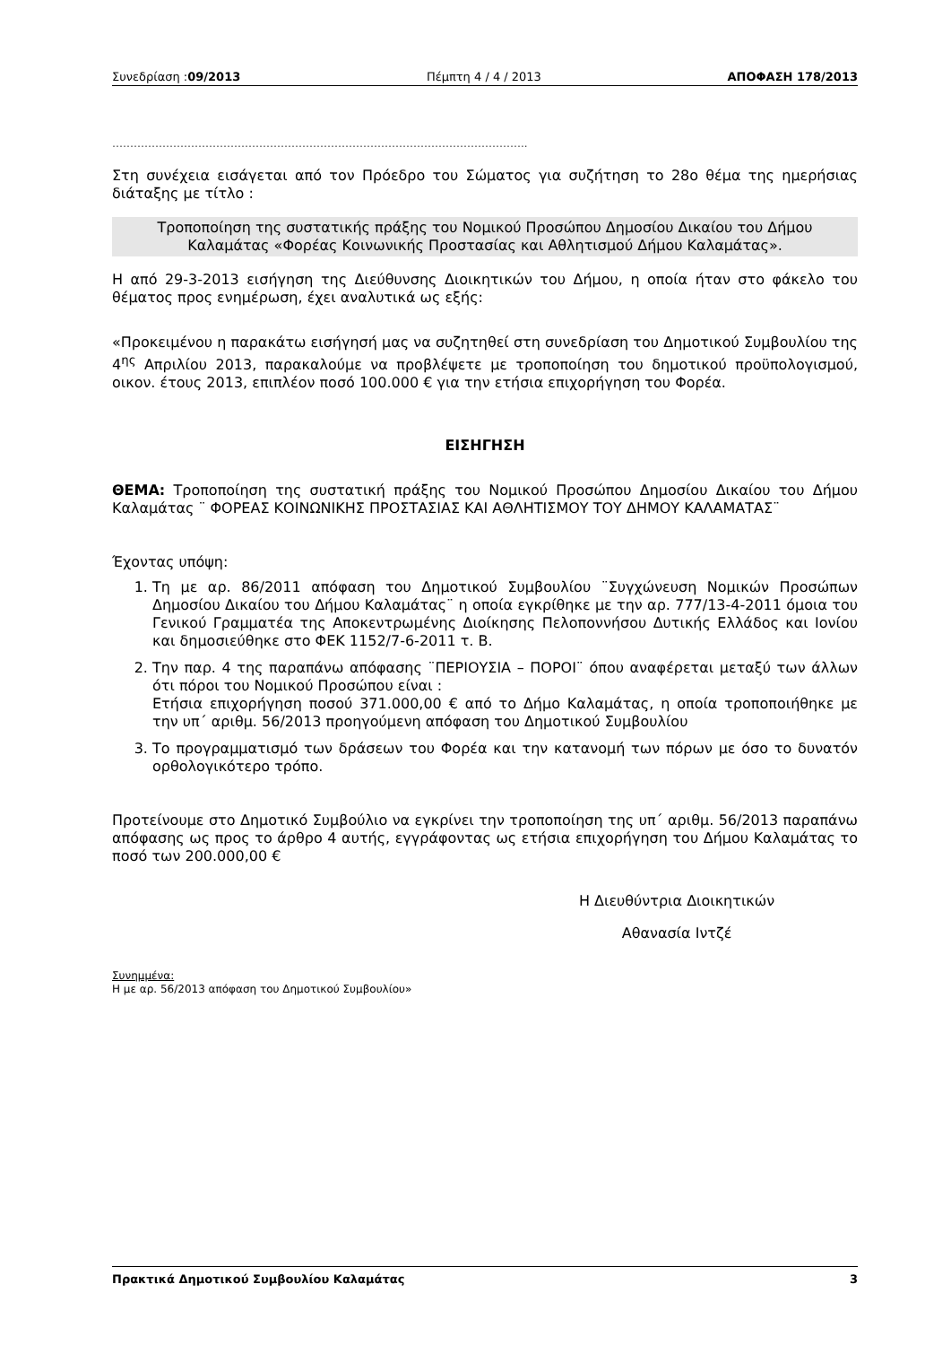Συνεδρίαση :09/2013 Πέμπτη 4 / 4 / 2013 ΑΠΟΦΑΣΗ 178/2013
……………………………………………………………………………………………………..
Στη συνέχεια εισάγεται από τον Πρόεδρο του Σώματος για συζήτηση το 28ο θέμα της ημερήσιας διάταξης με τίτλο :
Τροποποίηση της συστατικής πράξης του Νομικού Προσώπου Δημοσίου Δικαίου του Δήμου Καλαμάτας «Φορέας Κοινωνικής Προστασίας και Αθλητισμού Δήμου Καλαμάτας».
Η από 29-3-2013 εισήγηση της Διεύθυνσης Διοικητικών του Δήμου, η οποία ήταν στο φάκελο του θέματος προς ενημέρωση, έχει αναλυτικά ως εξής:
«Προκειμένου η παρακάτω εισήγησή μας να συζητηθεί στη συνεδρίαση του Δημοτικού Συμβουλίου της 4<sup>ης</sup> Απριλίου 2013, παρακαλούμε να προβλέψετε με τροποποίηση του δημοτικού προϋπολογισμού, οικον. έτους 2013, επιπλέον ποσό 100.000 € για την ετήσια επιχορήγηση του Φορέα.
ΕΙΣΗΓΗΣΗ
ΘΕΜΑ: Τροποποίηση της συστατική πράξης του Νομικού Προσώπου Δημοσίου Δικαίου του Δήμου Καλαμάτας ¨ ΦΟΡΕΑΣ ΚΟΙΝΩΝΙΚΗΣ ΠΡΟΣΤΑΣΙΑΣ ΚΑΙ ΑΘΛΗΤΙΣΜΟΥ ΤΟΥ ΔΗΜΟΥ ΚΑΛΑΜΑΤΑΣ¨
Έχοντας υπόψη:
1. Τη με αρ. 86/2011 απόφαση του Δημοτικού Συμβουλίου ¨Συγχώνευση Νομικών Προσώπων Δημοσίου Δικαίου του Δήμου Καλαμάτας¨ η οποία εγκρίθηκε με την αρ. 777/13-4-2011 όμοια του Γενικού Γραμματέα της Αποκεντρωμένης Διοίκησης Πελοποννήσου Δυτικής Ελλάδος και Ιονίου και δημοσιεύθηκε στο ΦΕΚ 1152/7-6-2011 τ. Β.
2. Την παρ. 4 της παραπάνω απόφασης ¨ΠΕΡΙΟΥΣΙΑ – ΠΟΡΟΙ¨ όπου αναφέρεται μεταξύ των άλλων ότι πόροι του Νομικού Προσώπου είναι :
Ετήσια επιχορήγηση ποσού 371.000,00 € από το Δήμο Καλαμάτας, η οποία τροποποιήθηκε με την υπ΄ αριθμ. 56/2013 προηγούμενη απόφαση του Δημοτικού Συμβουλίου
3. Το προγραμματισμό των δράσεων του Φορέα και την κατανομή των πόρων με όσο το δυνατόν ορθολογικότερο τρόπο.
Προτείνουμε στο Δημοτικό Συμβούλιο να εγκρίνει την τροποποίηση της υπ΄ αριθμ. 56/2013 παραπάνω απόφασης ως προς το άρθρο 4 αυτής, εγγράφοντας ως ετήσια επιχορήγηση του Δήμου Καλαμάτας το ποσό των 200.000,00 €
Η Διευθύντρια Διοικητικών
Αθανασία Ιντζέ
Συνημμένα:
Η με αρ. 56/2013 απόφαση του Δημοτικού Συμβουλίου»
Πρακτικά Δημοτικού Συμβουλίου Καλαμάτας 3